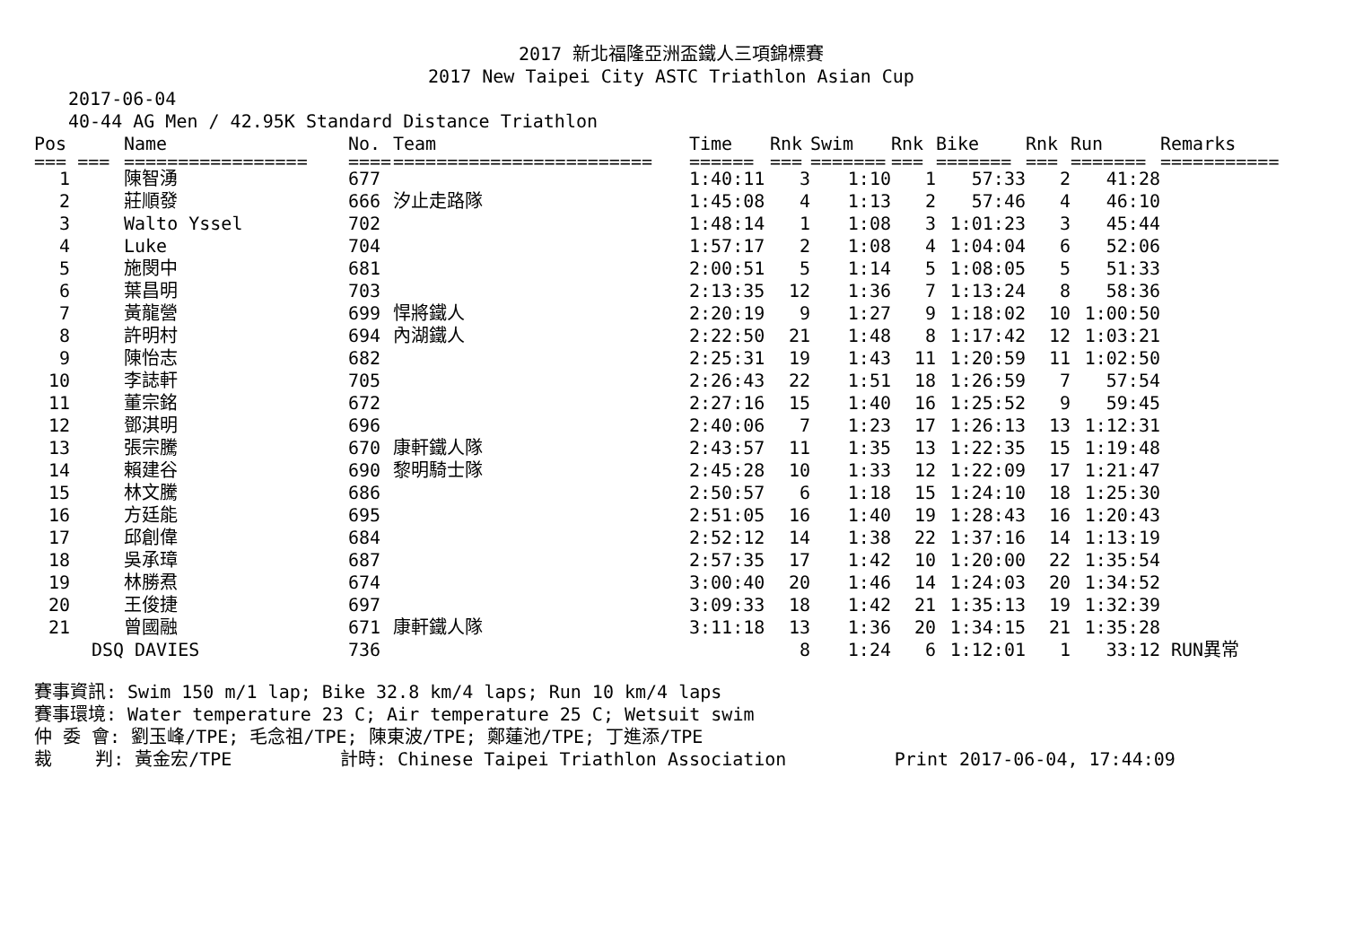2017 新北福隆亞洲盃鐵人三項錦標賽
2017 New Taipei City ASTC Triathlon Asian Cup
2017-06-04
40-44 AG Men / 42.95K Standard Distance Triathlon
| Pos | Name | No. | Team | Time | Rnk | Swim | Rnk | Bike | Rnk | Run | Remarks |
| --- | --- | --- | --- | --- | --- | --- | --- | --- | --- | --- | --- |
| === === | ================= | ==== | ======================== | ====== | === | ======= | === | ======= | === | ======= | =========== |
| 1 | 陳智湧 | 677 | | 1:40:11 | 3 | 1:10 | 1 | 57:33 | 2 | 41:28 | |
| 2 | 莊順發 | 666 | 汐止走路隊 | 1:45:08 | 4 | 1:13 | 2 | 57:46 | 4 | 46:10 | |
| 3 | Walto Yssel | 702 | | 1:48:14 | 1 | 1:08 | 3 | 1:01:23 | 3 | 45:44 | |
| 4 | Luke | 704 | | 1:57:17 | 2 | 1:08 | 4 | 1:04:04 | 6 | 52:06 | |
| 5 | 施閔中 | 681 | | 2:00:51 | 5 | 1:14 | 5 | 1:08:05 | 5 | 51:33 | |
| 6 | 葉昌明 | 703 | | 2:13:35 | 12 | 1:36 | 7 | 1:13:24 | 8 | 58:36 | |
| 7 | 黃龍營 | 699 | 悍將鐵人 | 2:20:19 | 9 | 1:27 | 9 | 1:18:02 | 10 | 1:00:50 | |
| 8 | 許明村 | 694 | 內湖鐵人 | 2:22:50 | 21 | 1:48 | 8 | 1:17:42 | 12 | 1:03:21 | |
| 9 | 陳怡志 | 682 | | 2:25:31 | 19 | 1:43 | 11 | 1:20:59 | 11 | 1:02:50 | |
| 10 | 李誌軒 | 705 | | 2:26:43 | 22 | 1:51 | 18 | 1:26:59 | 7 | 57:54 | |
| 11 | 董宗銘 | 672 | | 2:27:16 | 15 | 1:40 | 16 | 1:25:52 | 9 | 59:45 | |
| 12 | 鄧淇明 | 696 | | 2:40:06 | 7 | 1:23 | 17 | 1:26:13 | 13 | 1:12:31 | |
| 13 | 張宗騰 | 670 | 康軒鐵人隊 | 2:43:57 | 11 | 1:35 | 13 | 1:22:35 | 15 | 1:19:48 | |
| 14 | 賴建谷 | 690 | 黎明騎士隊 | 2:45:28 | 10 | 1:33 | 12 | 1:22:09 | 17 | 1:21:47 | |
| 15 | 林文騰 | 686 | | 2:50:57 | 6 | 1:18 | 15 | 1:24:10 | 18 | 1:25:30 | |
| 16 | 方廷能 | 695 | | 2:51:05 | 16 | 1:40 | 19 | 1:28:43 | 16 | 1:20:43 | |
| 17 | 邱創偉 | 684 | | 2:52:12 | 14 | 1:38 | 22 | 1:37:16 | 14 | 1:13:19 | |
| 18 | 吳承璋 | 687 | | 2:57:35 | 17 | 1:42 | 10 | 1:20:00 | 22 | 1:35:54 | |
| 19 | 林勝焄 | 674 | | 3:00:40 | 20 | 1:46 | 14 | 1:24:03 | 20 | 1:34:52 | |
| 20 | 王俊捷 | 697 | | 3:09:33 | 18 | 1:42 | 21 | 1:35:13 | 19 | 1:32:39 | |
| 21 | 曾國融 | 671 | 康軒鐵人隊 | 3:11:18 | 13 | 1:36 | 20 | 1:34:15 | 21 | 1:35:28 | |
| DSQ | DAVIES | 736 | | | 8 | 1:24 | 6 | 1:12:01 | 1 | 33:12 | RUN異常 |
賽事資訊: Swim 150 m/1 lap; Bike 32.8 km/4 laps; Run 10 km/4 laps 賽事環境: Water temperature 23 C; Air temperature 25 C; Wetsuit swim 仲 委 會: 劉玉峰/TPE; 毛念祖/TPE; 陳東波/TPE; 鄭蓮池/TPE; 丁進添/TPE 裁 判: 黃金宏/TPE 計時: Chinese Taipei Triathlon Association Print 2017-06-04, 17:44:09